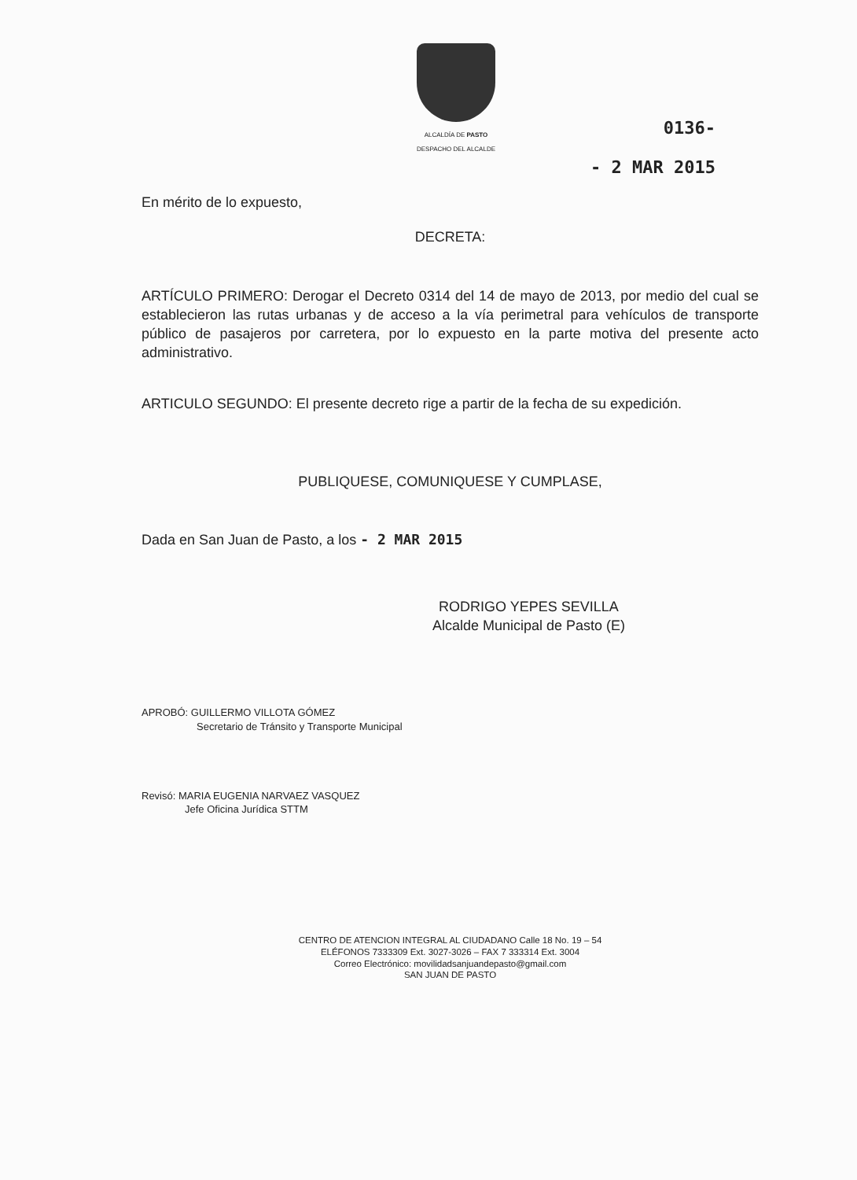ALCALDÍA DE PASTO
DESPACHO DEL ALCALDE
0136-
- 2 MAR 2015
En mérito de lo expuesto,
DECRETA:
ARTÍCULO PRIMERO: Derogar el Decreto 0314 del 14 de mayo de 2013, por medio del cual se establecieron las rutas urbanas y de acceso a la vía perimetral para vehículos de transporte público de pasajeros por carretera, por lo expuesto en la parte motiva del presente acto administrativo.
ARTICULO SEGUNDO: El presente decreto rige a partir de la fecha de su expedición.
PUBLIQUESE, COMUNIQUESE Y CUMPLASE,
Dada en San Juan de Pasto, a los - 2 MAR 2015
RODRIGO YEPES SEVILLA
Alcalde Municipal de Pasto (E)
APROBÓ: GUILLERMO VILLOTA GÓMEZ
Secretario de Tránsito y Transporte Municipal
Revisó: MARIA EUGENIA NARVAEZ VASQUEZ
Jefe Oficina Jurídica STTM
CENTRO DE ATENCION INTEGRAL AL CIUDADANO Calle 18 No. 19 – 54
ELÉFONOS 7333309 Ext. 3027-3026 – FAX 7 333314 Ext. 3004
Correo Electrónico: movilidadsanjuandepasto@gmail.com
SAN JUAN DE PASTO